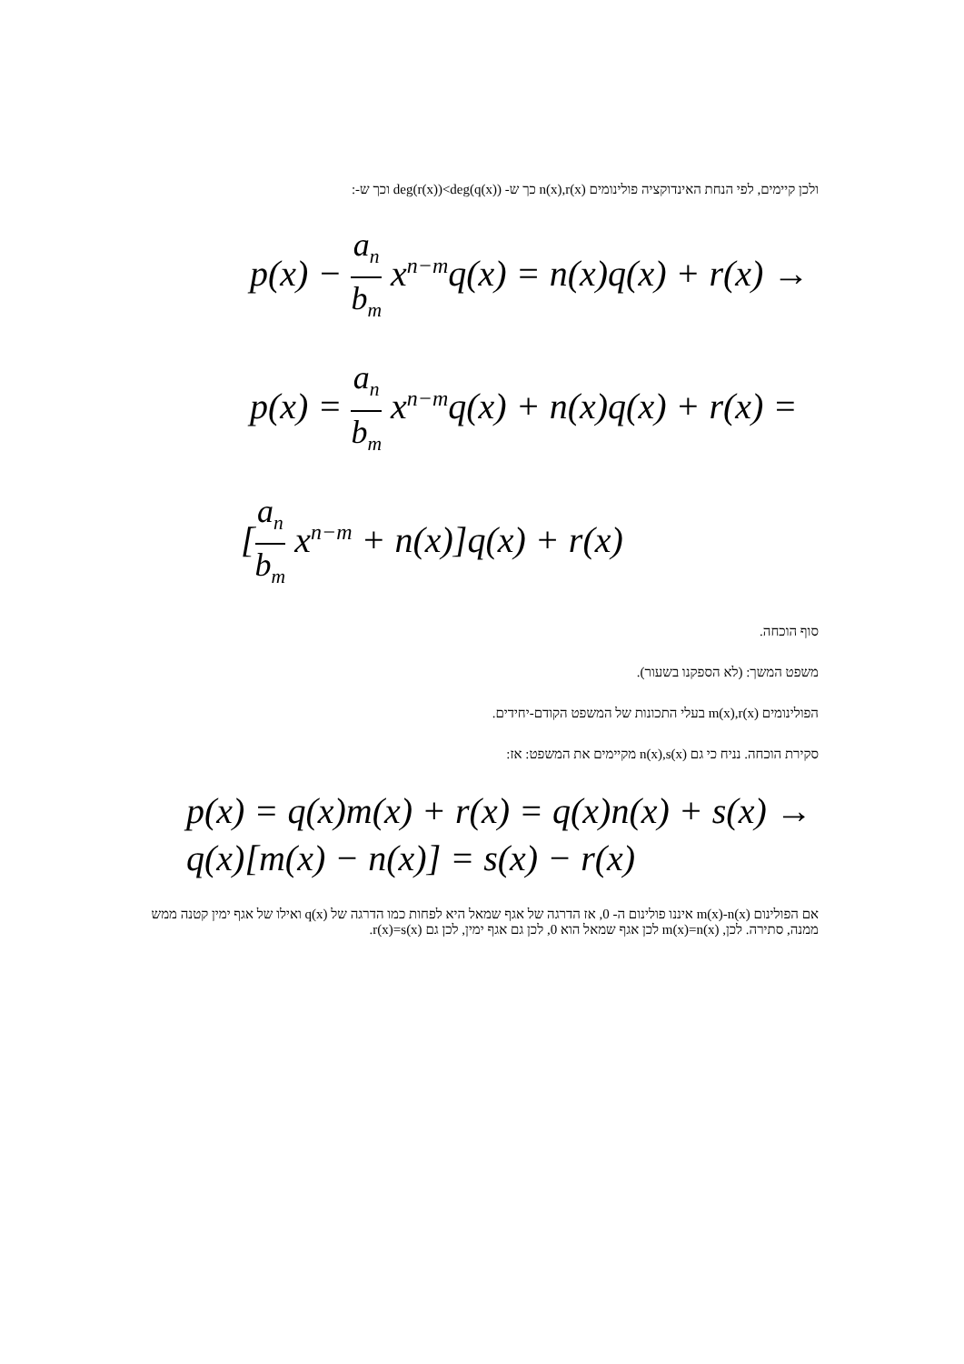ולכן קיימים, לפי הנחת האינדוקציה פולינומים n(x),r(x) כך ש- deg(r(x))<deg(q(x)) וכך ש-:
p(x) − a<sub>n</sub> b<sub>m</sub> x<sup>n−m</sup>q(x) = n(x)q(x) + r(x) →
p(x) = a<sub>n</sub> b<sub>m</sub> x<sup>n−m</sup>q(x) + n(x)q(x) + r(x) =
[a<sub>n</sub> b<sub>m</sub> x<sup>n−m</sup> + n(x)]q(x) + r(x)
סוף הוכחה.
משפט המשך: (לא הספקנו בשעור).
הפולינומים m(x),r(x) בעלי התכונות של המשפט הקודם-יחידים.
סקירת הוכחה. נניח כי גם n(x),s(x) מקיימים את המשפט: אז:
p(x) = q(x)m(x) + r(x) = q(x)n(x) + s(x) →
q(x)[m(x) − n(x)] = s(x) − r(x)
אם הפולינום m(x)-n(x) איננו פולינום ה- 0, אז הדרגה של אגף שמאל היא לפחות כמו הדרגה של q(x) ואילו של אגף ימין קטנה ממש ממנה, סתירה. לכן, m(x)=n(x) לכן אגף שמאל הוא 0, לכן גם אגף ימין, לכן גם r(x)=s(x).